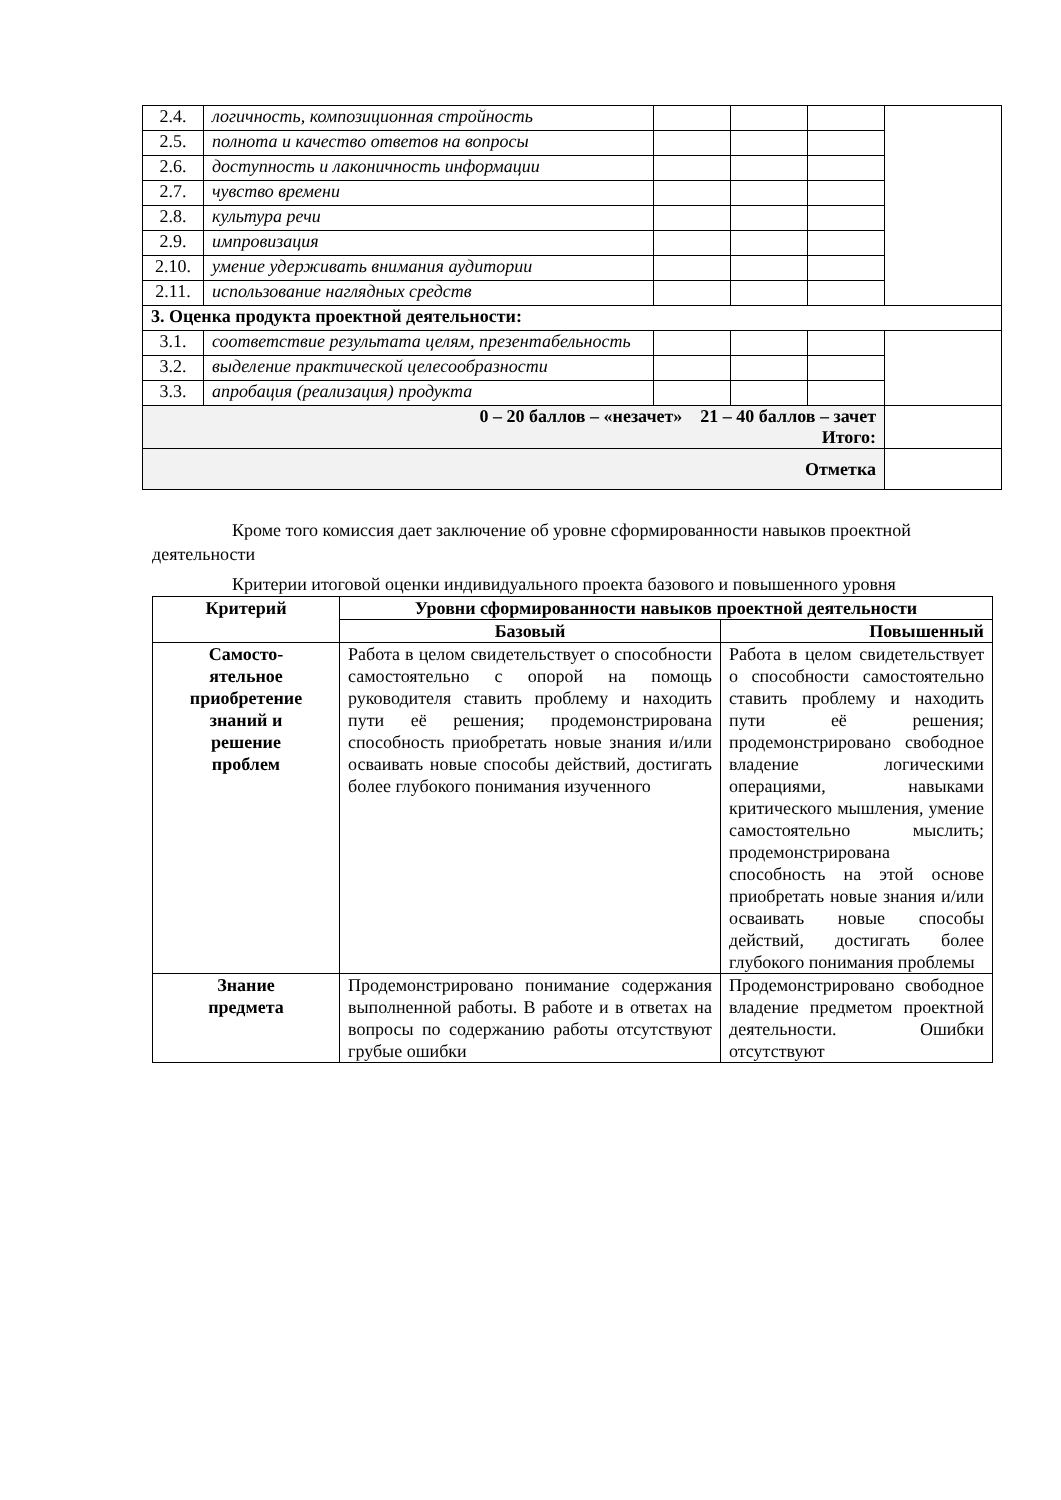| 2.4. | логичность, композиционная стройность | | | | |
| 2.5. | полнота и качество ответов на вопросы | | | | |
| 2.6. | доступность и лаконичность информации | | | | |
| 2.7. | чувство времени | | | | |
| 2.8. | культура речи | | | | |
| 2.9. | импровизация | | | | |
| 2.10. | умение удерживать внимания аудитории | | | | |
| 2.11. | использование наглядных средств | | | | |
| 3. Оценка продукта проектной деятельности: | | | | | |
| 3.1. | соответствие результата целям, презентабельность | | | | |
| 3.2. | выделение практической целесообразности | | | | |
| 3.3. | апробация (реализация) продукта | | | | |
| 0 – 20 баллов – «незачет» 21 – 40 баллов – зачет Итого: | | | | | |
| Отметка | | | | | |
Кроме того комиссия дает заключение об уровне сформированности навыков проектной деятельности
Критерии итоговой оценки индивидуального проекта базового и повышенного уровня
| Критерий | Уровни сформированности навыков проектной деятельности | |
| --- | --- | --- |
| | Базовый | Повышенный |
| Самосто- ятельное приобретение знаний и решение проблем | Работа в целом свидетельствует о способности самостоятельно с опорой на помощь руководителя ставить проблему и находить пути её решения; продемонстрирована способность приобретать новые знания и/или осваивать новые способы действий, достигать более глубокого понимания изученного | Работа в целом свидетельствует о способности самостоятельно ставить проблему и находить пути её решения; продемонстрировано свободное владение логическими операциями, навыками критического мышления, умение самостоятельно мыслить; продемонстрирована способность на этой основе приобретать новые знания и/или осваивать новые способы действий, достигать более глубокого понимания проблемы |
| Знание предмета | Продемонстрировано понимание содержания выполненной работы. В работе и в ответах на вопросы по содержанию работы отсутствуют грубые ошибки | Продемонстрировано свободное владение предметом проектной деятельности. Ошибки отсутствуют |